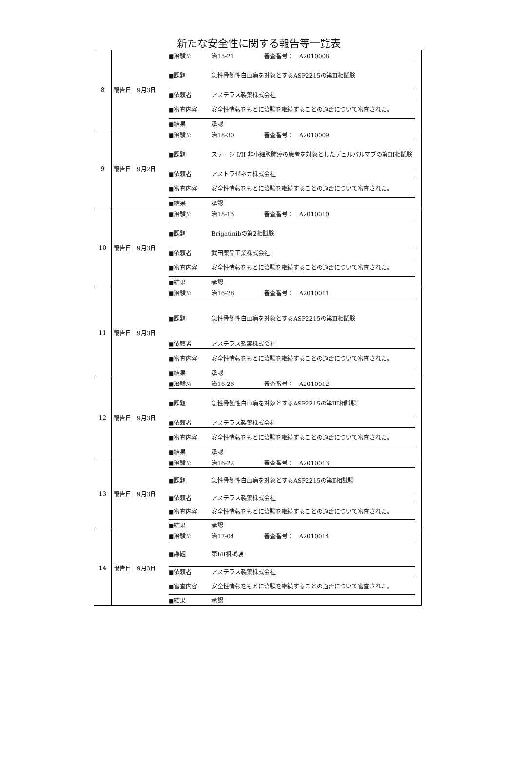新たな安全性に関する報告等一覧表
| 8 | 報告日 9月3日 | / ■治験№ / 治15-21 / 審査番号： A2010008 / / ■課題 / 急性骨髄性白血病を対象とするASP2215の第Ⅲ相試験 / / / ■依頼者 / アステラス製薬株式会社 / / / ■審査内容 / 安全性情報をもとに治験を継続することの適否について審査された。 / / / ■結果 / 承認 / / |
| 9 | 報告日 9月2日 | / ■治験№ / 治18-30 / 審査番号： A2010009 / / ■課題 / ステージ I/II 非小細胞肺癌の患者を対象としたデュルバルマブの第III相試験 / / / ■依頼者 / アストラゼネカ株式会社 / / / ■審査内容 / 安全性情報をもとに治験を継続することの適否について審査された。 / / / ■結果 / 承認 / / |
| 10 | 報告日 9月3日 | / ■治験№ / 治18-15 / 審査番号： A2010010 / / ■課題 / Brigatinibの第2相試験 / / / ■依頼者 / 武田薬品工業株式会社 / / / ■審査内容 / 安全性情報をもとに治験を継続することの適否について審査された。 / / / ■結果 / 承認 / / |
| 11 | 報告日 9月3日 | / ■治験№ / 治16-28 / 審査番号： A2010011 / / ■課題 / 急性骨髄性白血病を対象とするASP2215の第Ⅲ相試験 / / / ■依頼者 / アステラス製薬株式会社 / / / ■審査内容 / 安全性情報をもとに治験を継続することの適否について審査された。 / / / ■結果 / 承認 / / |
| 12 | 報告日 9月3日 | / ■治験№ / 治16-26 / 審査番号： A2010012 / / ■課題 / 急性骨髄性白血病を対象とするASP2215の第III相試験 / / / ■依頼者 / アステラス製薬株式会社 / / / ■審査内容 / 安全性情報をもとに治験を継続することの適否について審査された。 / / / ■結果 / 承認 / / |
| 13 | 報告日 9月3日 | / ■治験№ / 治16-22 / 審査番号： A2010013 / / ■課題 / 急性骨髄性白血病を対象とするASP2215の第Ⅱ相試験 / / / ■依頼者 / アステラス製薬株式会社 / / / ■審査内容 / 安全性情報をもとに治験を継続することの適否について審査された。 / / / ■結果 / 承認 / / |
| 14 | 報告日 9月3日 | / ■治験№ / 治17-04 / 審査番号： A2010014 / / ■課題 / 第Ⅰ/Ⅱ相試験 / / / ■依頼者 / アステラス製薬株式会社 / / / ■審査内容 / 安全性情報をもとに治験を継続することの適否について審査された。 / / / ■結果 / 承認 / / |